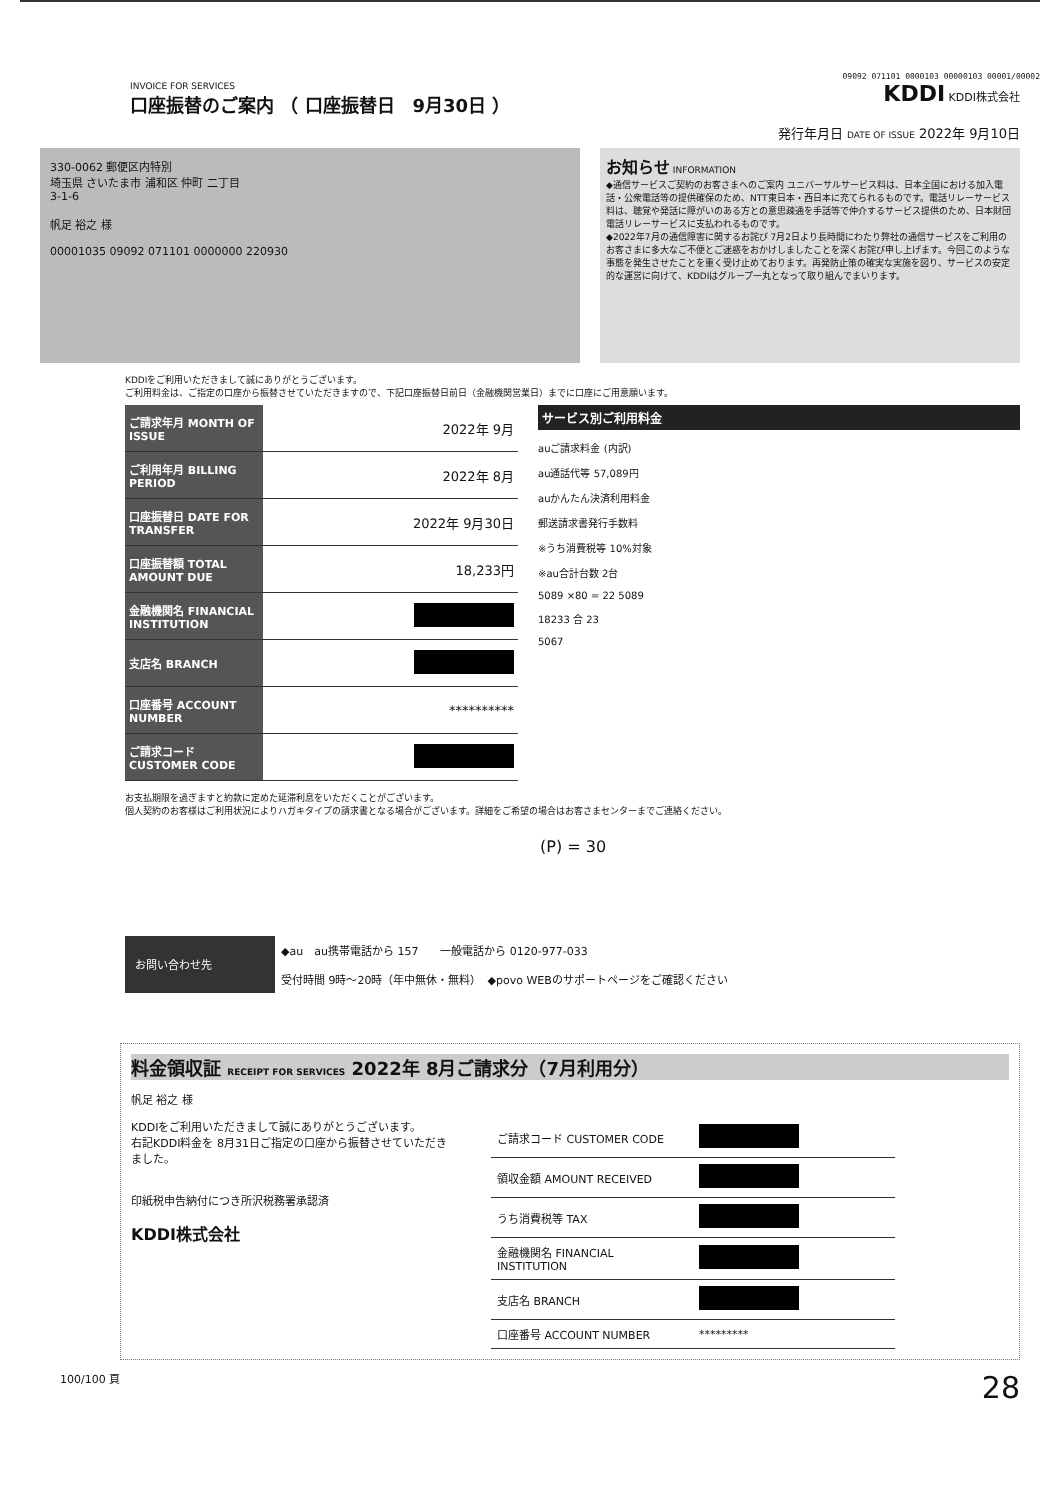09092 071101 0000103 00000103 00001/00002
INVOICE FOR SERVICES
口座振替のご案内 （ 口座振替日　9月30日 ）
KDDI KDDI株式会社
発行年月日 DATE OF ISSUE 2022年 9月10日
330-0062 郵便区内特別
埼玉県 さいたま市 浦和区 仲町 二丁目
3-1-6
帆足 裕之 様
00001035 09092 071101 0000000 220930
お知らせ INFORMATION
◆通信サービスご契約のお客さまへのご案内 ユニバーサルサービス料は、日本全国における加入電話・公衆電話等の提供確保のため、NTT東日本・西日本に充てられるものです。電話リレーサービス料は、聴覚や発話に障がいのある方との意思疎通を手話等で仲介するサービス提供のため、日本財団電話リレーサービスに支払われるものです。
◆2022年7月の通信障害に関するお詫び 7月2日より長時間にわたり弊社の通信サービスをご利用のお客さまに多大なご不便とご迷惑をおかけしましたことを深くお詫び申し上げます。今回このような事態を発生させたことを重く受け止めております。再発防止策の確実な実施を図り、サービスの安定的な運営に向けて、KDDIはグループ一丸となって取り組んでまいります。
KDDIをご利用いただきまして誠にありがとうございます。
ご利用料金は、ご指定の口座から振替させていただきますので、下記口座振替日前日（金融機関営業日）までに口座にご用意願います。
| ご請求年月 MONTH OF ISSUE | 2022年 9月 |
| ご利用年月 BILLING PERIOD | 2022年 8月 |
| 口座振替日 DATE FOR TRANSFER | 2022年 9月30日 |
| 口座振替額 TOTAL AMOUNT DUE | 18,233円 |
| 金融機関名 FINANCIAL INSTITUTION | |
| 支店名 BRANCH | |
| 口座番号 ACCOUNT NUMBER | ********** |
| ご請求コード CUSTOMER CODE | |
サービス別ご利用料金
auご請求料金 (内訳)
au通話代等 57,089円
auかんたん決済利用料金
郵送請求書発行手数料
※うち消費税等 10%対象
※au合計台数 2台
5089 ×80 = 22 5089
18233 合 23
5067
お支払期限を過ぎますと約款に定めた延滞利息をいただくことがございます。
個人契約のお客様はご利用状況によりハガキタイプの請求書となる場合がございます。詳細をご希望の場合はお客さまセンターまでご連絡ください。
(P) = 30
お問い合わせ先
◆au　au携帯電話から 157　　一般電話から 0120-977-033
受付時間 9時〜20時（年中無休・無料）　◆povo WEBのサポートページをご確認ください
料金領収証 RECEIPT FOR SERVICES 2022年 8月ご請求分（7月利用分）
帆足 裕之 様
KDDIをご利用いただきまして誠にありがとうございます。
右記KDDI料金を 8月31日ご指定の口座から振替させていただきました。
印紙税申告納付につき所沢税務署承認済
KDDI株式会社
| ご請求コード CUSTOMER CODE | |
| 領収金額 AMOUNT RECEIVED | |
| うち消費税等 TAX | |
| 金融機関名 FINANCIAL INSTITUTION | |
| 支店名 BRANCH | |
| 口座番号 ACCOUNT NUMBER | ********* |
100/100 頁 28